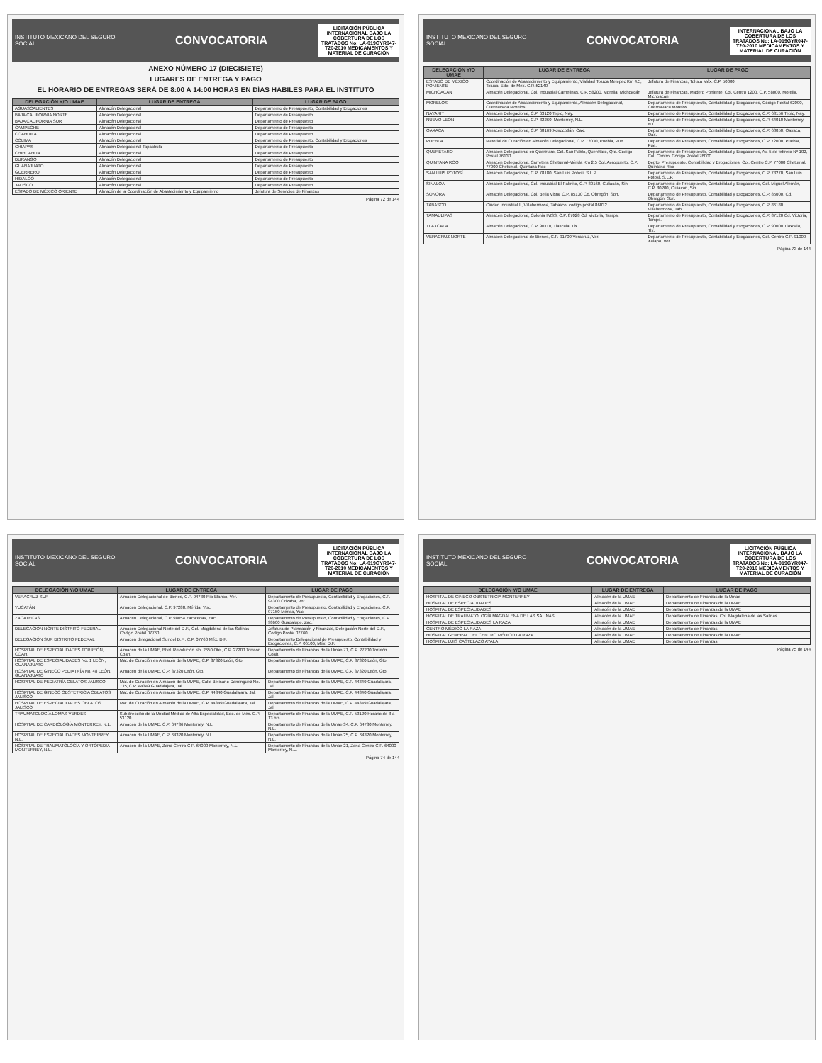INSTITUTO MEXICANO DEL SEGURO SOCIAL
CONVOCATORIA
LICITACIÓN PÚBLICA INTERNACIONAL BAJO LA COBERTURA DE LOS TRATADOS No: LA-019GYR047-T20-2010 MEDICAMENTOS Y MATERIAL DE CURACIÓN
ANEXO NÚMERO 17 (DIECISIETE)
LUGARES DE ENTREGA Y PAGO
EL HORARIO DE ENTREGAS SERÁ DE 8:00 A 14:00 HORAS EN DÍAS HÁBILES PARA EL INSTITUTO
| DELEGACIÓN Y/O UMAE | LUGAR DE ENTREGA | LUGAR DE PAGO |
| --- | --- | --- |
| AGUASCALIENTES | Almacén Delegacional | Departamento de Presupuesto, Contabilidad y Erogaciones |
| BAJA CALIFORNIA NORTE | Almacén Delegacional | Departamento de Presupuesto |
| BAJA CALIFORNIA SUR | Almacén Delegacional | Departamento de Presupuesto |
| CAMPECHE | Almacén Delegacional | Departamento de Presupuesto |
| COAHUILA | Almacén Delegacional | Departamento de Presupuesto |
| COLIMA | Almacén Delegacional | Departamento de Presupuesto, Contabilidad y Erogaciones |
| CHIAPAS | Almacén Delegacional Tapachula | Departamento de Presupuesto |
| CHIHUAHUA | Almacén Delegacional | Departamento de Presupuesto |
| DURANGO | Almacén Delegacional | Departamento de Presupuesto |
| GUANAJUATO | Almacén Delegacional | Departamento de Presupuesto |
| GUERRERO | Almacén Delegacional | Departamento de Presupuesto |
| HIDALGO | Almacén Delegacional | Departamento de Presupuesto |
| JALISCO | Almacén Delegacional | Departamento de Presupuesto |
| ESTADO DE MÉXICO ORIENTE | Almacén de la Coordinación de Abastecimiento y Equipamiento | Jefatura de Servicios de Finanzas |
Página 72 de 144
INSTITUTO MEXICANO DEL SEGURO SOCIAL
CONVOCATORIA
INTERNACIONAL BAJO LA COBERTURA DE LOS TRATADOS No: LA-019GYR047-T20-2010 MEDICAMENTOS Y MATERIAL DE CURACIÓN
| DELEGACIÓN Y/O UMAE | LUGAR DE ENTREGA | LUGAR DE PAGO |
| --- | --- | --- |
| ESTADO DE MÉXICO PONIENTE | Coordinación de Abastecimiento y Equipamiento, Vialidad Toluca Metepec Km 4.5, Toluca, Edo. de Méx. C.P. 52140 | Jefatura de Finanzas, Toluca Méx. C.P. 50000 |
| MICHOACÁN | Almacén Delegacional, Col. Industrial Camelinas, C.P. 58200, Morelia, Michoacán | Jefatura de Finanzas, Madero Poniente, Col. Centro 1200, C.P. 58000, Morelia, Michoacán |
| MORELOS | Coordinación de Abastecimiento y Equipamiento, Almacén Delegacional, Cuernavaca Morelos | Departamento de Presupuesto, Contabilidad y Erogaciones, Código Postal 62000, Cuernavaca Morelos |
| NAYARIT | Almacén Delegacional, C.P. 63120 Tepic, Nay. | Departamento de Presupuesto, Contabilidad y Erogaciones, C.P. 63156 Tepic, Nay. |
| NUEVO LEÓN | Almacén Delegacional, C.P. 32260, Monterrey, N.L. | Departamento de Presupuesto, Contabilidad y Erogaciones, C.P. 64010 Monterrey, N.L. |
| OAXACA | Almacén Delegacional, C.P. 68169 Xoxocotlán, Oax. | Departamento de Presupuesto, Contabilidad y Erogaciones, C.P. 68050, Oaxaca, Oax. |
| PUEBLA | Material de Curación en Almacén Delegacional, C.P. 72030, Puebla, Pue. | Departamento de Presupuesto, Contabilidad y Erogaciones, C.P. 72000, Puebla, Pue. |
| QUERÉTARO | Almacén Delegacional en Querétaro, Col. San Pablo, Querétaro, Qro. Código Postal 76130 | Departamento de Presupuesto, Contabilidad y Erogaciones, Av. 5 de febrero Nº 102, Col. Centro, Código Postal 76000 |
| QUINTANA ROO | Almacén Delegacional, Carretera Chetumal-Mérida Km 2.5 Col. Aeropuerto, C.P. 77000 Chetumal, Quintana Roo | Depto. Presupuesto, Contabilidad y Erogaciones, Col. Centro C.P. 77000 Chetumal, Quintana Roo |
| SAN LUIS POTOSÍ | Almacén Delegacional, C.P. 78180, San Luis Potosí, S.L.P. | Departamento de Presupuesto, Contabilidad y Erogaciones, C.P. 78270, San Luis Potosí, S.L.P. |
| SINALOA | Almacén Delegacional, Col. Industrial El Palmito, C.P. 80160, Culiacán, Sin. | Departamento de Presupuesto, Contabilidad y Erogaciones, Col. Miguel Alemán, C.P. 80200, Culiacán, Sin. |
| SONORA | Almacén Delegacional, Col. Bella Vista, C.P. 85130 Cd. Obregón, Son. | Departamento de Presupuesto, Contabilidad y Erogaciones, C.P. 85000, Cd. Obregón, Son. |
| TABASCO | Ciudad Industrial II, Villahermosa, Tabasco, código postal 86032 | Departamento de Presupuesto, Contabilidad y Erogaciones, C.P. 86180 Villahermosa, Tab. |
| TAMAULIPAS | Almacén Delegacional, Colonia IMSS, C.P. 87028 Cd. Victoria, Tamps. | Departamento de Presupuesto, Contabilidad y Erogaciones, C.P. 87120 Cd. Victoria, Tamps. |
| TLAXCALA | Almacén Delegacional, C.P. 90110, Tlaxcala, Tlx. | Departamento de Presupuesto, Contabilidad y Erogaciones, C.P. 90000 Tlaxcala, Tlx. |
| VERACRUZ NORTE | Almacén Delegacional de Bienes, C.P. 91700 Veracruz, Ver. | Departamento de Presupuesto, Contabilidad y Erogaciones, Col. Centro C.P. 91000 Xalapa, Ver. |
Página 73 de 144
INSTITUTO MEXICANO DEL SEGURO SOCIAL
CONVOCATORIA
LICITACIÓN PÚBLICA INTERNACIONAL BAJO LA COBERTURA DE LOS TRATADOS No: LA-019GYR047-T20-2010 MEDICAMENTOS Y MATERIAL DE CURACIÓN
| DELEGACIÓN Y/O UMAE | LUGAR DE ENTREGA | LUGAR DE PAGO |
| --- | --- | --- |
| VERACRUZ SUR | Almacén Delegacional de Bienes, C.P. 94730 Río Blanco, Ver. | Departamento de Presupuesto, Contabilidad y Erogaciones, C.P. 94300 Orizaba, Ver. |
| YUCATÁN | Almacén Delegacional, C.P. 97288, Mérida, Yuc. | Departamento de Presupuesto, Contabilidad y Erogaciones, C.P. 97150 Mérida, Yuc. |
| ZACATECAS | Almacén Delegacional, C.P. 98054 Zacatecas, Zac. | Departamento de Presupuesto, Contabilidad y Erogaciones, C.P. 98600 Guadalupe, Zac. |
| DELEGACIÓN NORTE DISTRITO FEDERAL | Almacén Delegacional Norte del D.F., Col. Magdalena de las Salinas Código Postal 07760 | Jefatura de Planeación y Finanzas, Delegación Norte del D.F., Código Postal 07760 |
| DELEGACIÓN SUR DISTRITO FEDERAL | Almacén delegacional Sur del D.F., C.P. 07760 Méx. D.F. | Departamento Delegacional de Presupuesto, Contabilidad y Erogaciones, C.P. 06100, Méx. D.F. |
| HOSPITAL DE ESPECIALIDADES TORREÓN, COAH. | Almacén de la UMAE, Blvd. Revolución No. 2650 Ote., C.P. 27200 Torreón Coah. | Departamento de Finanzas de la Umae 71, C.P. 27200 Torreón Coah. |
| HOSPITAL DE ESPECIALIDADES No. 1 LEÓN, GUANAJUATO | Mat. de Curación en Almacén de la UMAE, C.P. 37320 León, Gto. | Departamento de Finanzas de la UMAE, C.P. 37320 León, Gto. |
| HOSPITAL DE GINECO PEDIATRÍA No. 48 LEÓN, GUANAJUATO | Almacén de la UMAE, C.P. 37320 León, Gto. | Departamento de Finanzas de la UMAE, C.P. 37320 León, Gto. |
| HOSPITAL DE PEDIATRÍA OBLATOS JALISCO | Mat. de Curación en Almacén de la UMAE, Calle Belisario Domínguez No. 735, C.P. 44349 Guadalajara, Jal. | Departamento de Finanzas de la UMAE, C.P. 44349 Guadalajara, Jal. |
| HOSPITAL DE GINECO OBSTETRICIA OBLATOS JALISCO | Mat. de Curación en Almacén de la UMAE, C.P. 44340 Guadalajara, Jal. | Departamento de Finanzas de la UMAE, C.P. 44340 Guadalajara, Jal. |
| HOSPITAL DE ESPECIALIDADES OBLATOS JALISCO | Mat. de Curación en Almacén de la UMAE, C.P. 44349 Guadalajara, Jal. | Departamento de Finanzas de la UMAE, C.P. 44349 Guadalajara, Jal. |
| TRAUMATOLOGÍA LOMAS VERDES | Subdirección de la Unidad Médica de Alta Especialidad, Edo. de Méx. C.P. 53120 | Departamento de Finanzas de la UMAE, C.P. 53120 Horario de 8 a 13 hrs |
| HOSPITAL DE CARDIOLOGÍA MONTERREY, N.L. | Almacén de la UMAE, C.P. 64736 Monterrey, N.L. | Departamento de Finanzas de la Umae 34, C.P. 64730 Monterrey, N.L. |
| HOSPITAL DE ESPECIALIDADES MONTERREY, N.L. | Almacén de la UMAE, C.P. 64320 Monterrey, N.L. | Departamento de Finanzas de la Umae 25, C.P. 64320 Monterrey, N.L. |
| HOSPITAL DE TRAUMATOLOGÍA Y ORTOPEDIA MONTERREY, N.L. | Almacén de la UMAE, Zona Centro C.P. 64000 Monterrey, N.L. | Departamento de Finanzas de la Umae 21, Zona Centro C.P. 64000 Monterrey, N.L. |
Página 74 de 144
INSTITUTO MEXICANO DEL SEGURO SOCIAL
CONVOCATORIA
LICITACIÓN PÚBLICA INTERNACIONAL BAJO LA COBERTURA DE LOS TRATADOS No: LA-019GYR047-T20-2010 MEDICAMENTOS Y MATERIAL DE CURACIÓN
| DELEGACIÓN Y/O UMAE | LUGAR DE ENTREGA | LUGAR DE PAGO |
| --- | --- | --- |
| HOSPITAL DE GINECO OBSTETRICIA MONTERREY | Almacén de la UMAE | Departamento de Finanzas de la Umae |
| HOSPITAL DE ESPECIALIDADES | Almacén de la UMAE | Departamento de Finanzas de la UMAE |
| HOSPITAL DE ESPECIALIDADES | Almacén de la UMAE | Departamento de Finanzas de la UMAE |
| HOSPITAL DE TRAUMATOLOGÍA MAGDALENA DE LAS SALINAS | Almacén de la UMAE | Departamento de Finanzas, Col. Magdalena de las Salinas |
| HOSPITAL DE ESPECIALIDADES LA RAZA | Almacén de la UMAE | Departamento de Finanzas de la UMAE |
| CENTRO MÉDICO LA RAZA | Almacén de la UMAE | Departamento de Finanzas |
| HOSPITAL GENERAL DEL CENTRO MÉDICO LA RAZA | Almacén de la UMAE | Departamento de Finanzas de la UMAE |
| HOSPITAL LUIS CASTELAZO AYALA | Almacén de la UMAE | Departamento de Finanzas |
Página 75 de 144